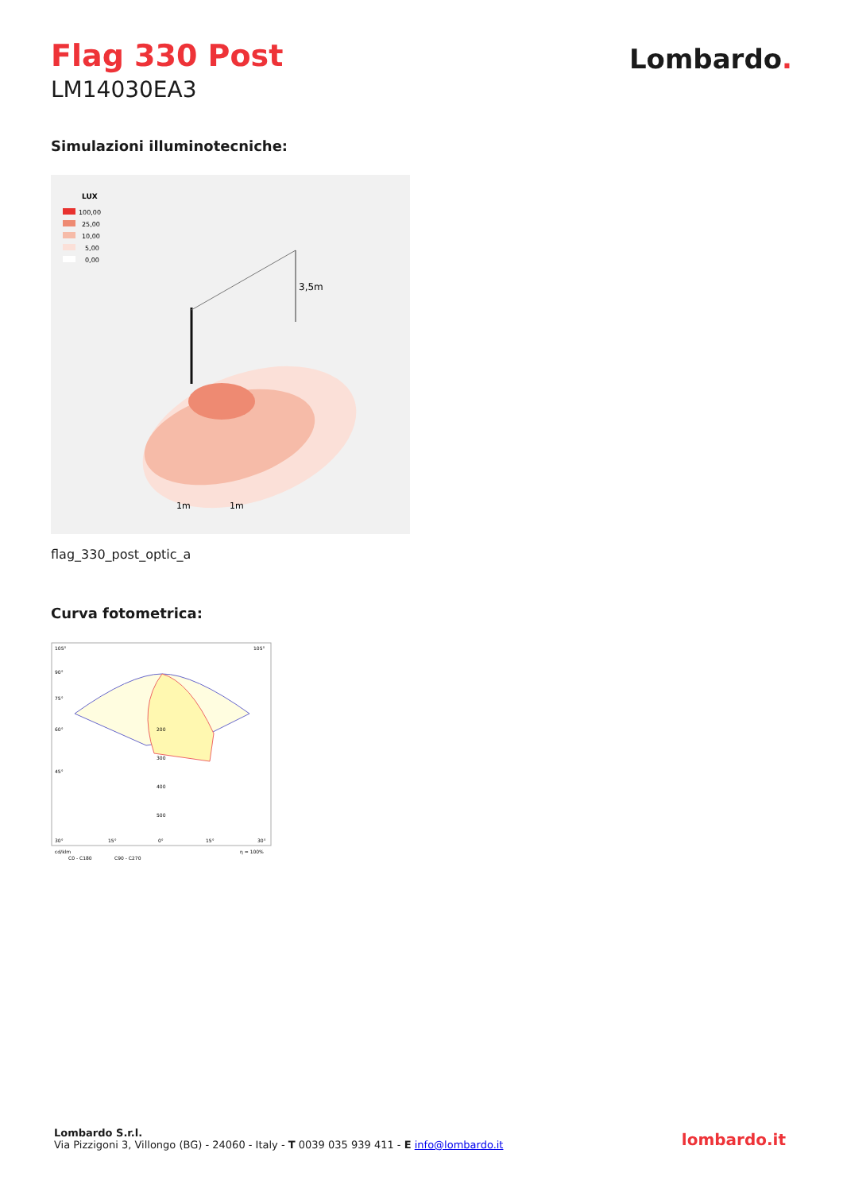Lombardo.
Flag 330 Post
LM14030EA3
Simulazioni illuminotecniche:
LUX
100,00
25,00
10,00
5,00
0,00
3,5m
1m
1m
flag_330_post_optic_a
Curva fotometrica:
105°
105°
90°
75°
60°
45°
200
300
400
500
30°
15°
0°
15°
30°
cd/klm
η = 100%
C0 - C180
C90 - C270
Lombardo S.r.l.
Via Pizzigoni 3, Villongo (BG) - 24060 - Italy - T 0039 035 939 411 - E info@lombardo.it
lombardo.it